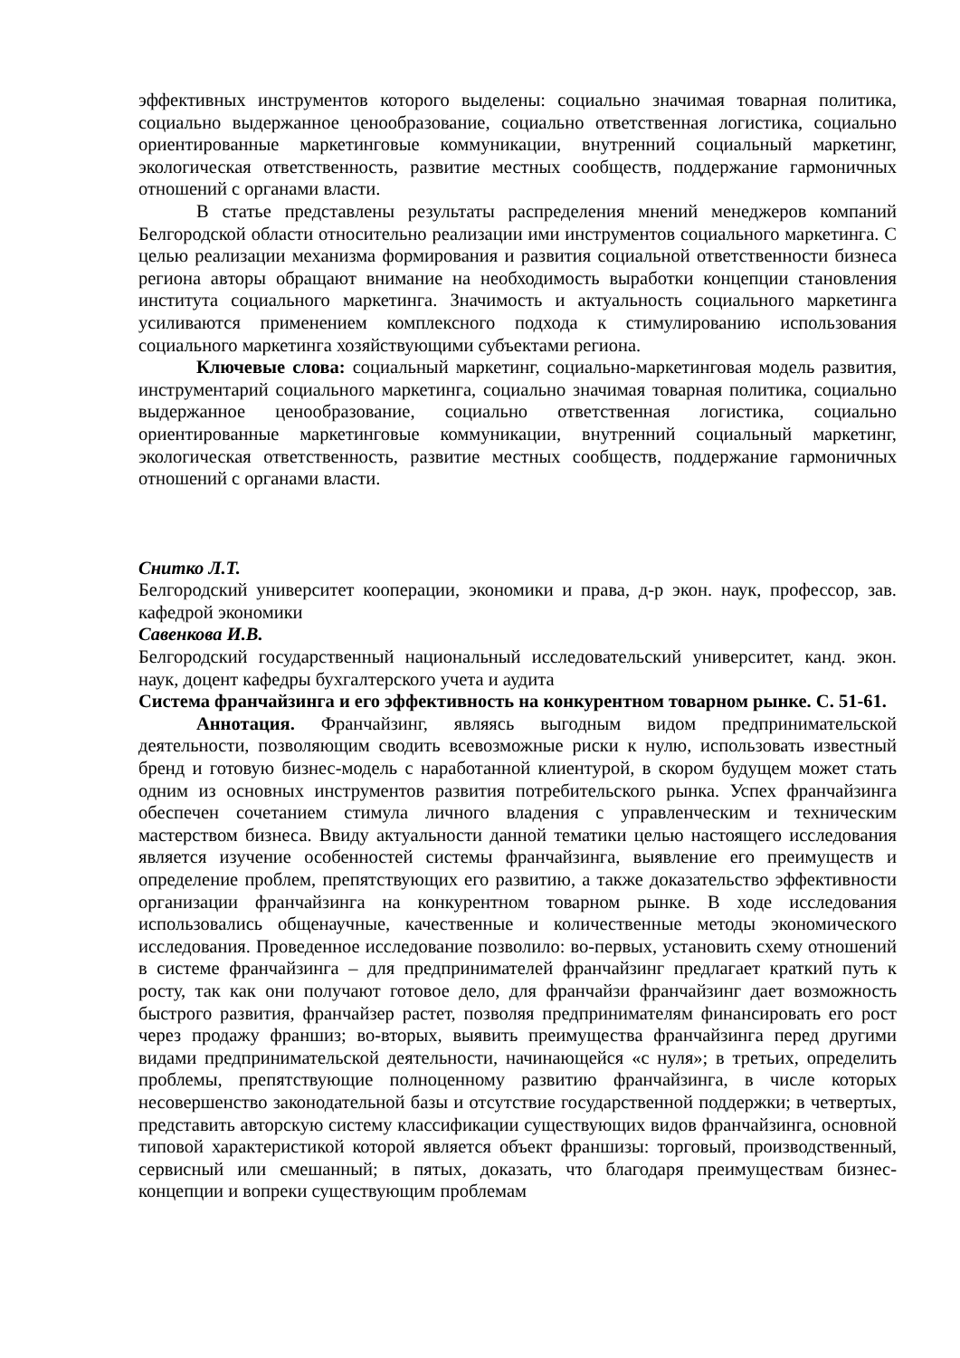эффективных инструментов которого выделены: социально значимая товарная политика, социально выдержанное ценообразование, социально ответственная логистика, социально ориентированные маркетинговые коммуникации, внутренний социальный маркетинг, экологическая ответственность, развитие местных сообществ, поддержание гармоничных отношений с органами власти.
В статье представлены результаты распределения мнений менеджеров компаний Белгородской области относительно реализации ими инструментов социального маркетинга. С целью реализации механизма формирования и развития социальной ответственности бизнеса региона авторы обращают внимание на необходимость выработки концепции становления института социального маркетинга. Значимость и актуальность социального маркетинга усиливаются применением комплексного подхода к стимулированию использования социального маркетинга хозяйствующими субъектами региона.
Ключевые слова: социальный маркетинг, социально-маркетинговая модель развития, инструментарий социального маркетинга, социально значимая товарная политика, социально выдержанное ценообразование, социально ответственная логистика, социально ориентированные маркетинговые коммуникации, внутренний социальный маркетинг, экологическая ответственность, развитие местных сообществ, поддержание гармоничных отношений с органами власти.
Снитко Л.Т.
Белгородский университет кооперации, экономики и права, д-р экон. наук, профессор, зав. кафедрой экономики
Савенкова И.В.
Белгородский государственный национальный исследовательский университет, канд. экон. наук, доцент кафедры бухгалтерского учета и аудита
Система франчайзинга и его эффективность на конкурентном товарном рынке. С. 51-61.
Аннотация. Франчайзинг, являясь выгодным видом предпринимательской деятельности, позволяющим сводить всевозможные риски к нулю, использовать известный бренд и готовую бизнес-модель с наработанной клиентурой, в скором будущем может стать одним из основных инструментов развития потребительского рынка. Успех франчайзинга обеспечен сочетанием стимула личного владения с управленческим и техническим мастерством бизнеса. Ввиду актуальности данной тематики целью настоящего исследования является изучение особенностей системы франчайзинга, выявление его преимуществ и определение проблем, препятствующих его развитию, а также доказательство эффективности организации франчайзинга на конкурентном товарном рынке. В ходе исследования использовались общенаучные, качественные и количественные методы экономического исследования. Проведенное исследование позволило: во-первых, установить схему отношений в системе франчайзинга – для предпринимателей франчайзинг предлагает краткий путь к росту, так как они получают готовое дело, для франчайзи франчайзинг дает возможность быстрого развития, франчайзер растет, позволяя предпринимателям финансировать его рост через продажу франшиз; во-вторых, выявить преимущества франчайзинга перед другими видами предпринимательской деятельности, начинающейся «с нуля»; в третьих, определить проблемы, препятствующие полноценному развитию франчайзинга, в числе которых несовершенство законодательной базы и отсутствие государственной поддержки; в четвертых, представить авторскую систему классификации существующих видов франчайзинга, основной типовой характеристикой которой является объект франшизы: торговый, производственный, сервисный или смешанный; в пятых, доказать, что благодаря преимуществам бизнес-концепции и вопреки существующим проблемам